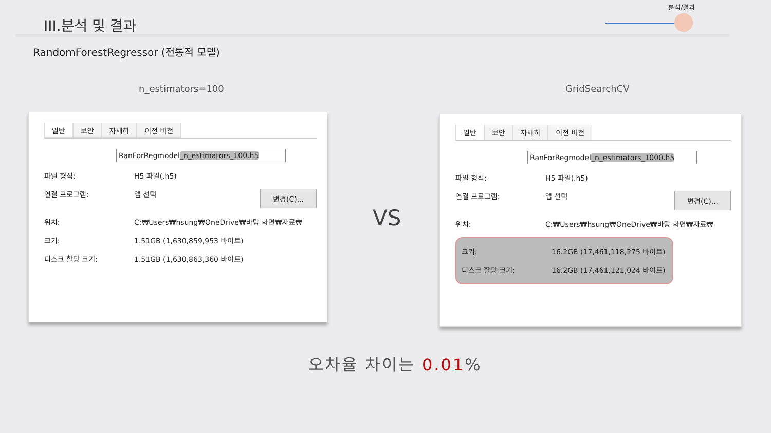III.분석 및 결과
분석/결과
RandomForestRegressor (전통적 모델)
n_estimators=100 GridSearchCV
일반 보안 자세히 이전 버전
RanForRegmodel_n_estimators_100.h5
파일 형식: H5 파일(.h5)
연결 프로그램: 앱 선택 변경(C)...
위치: C:₩Users₩hsung₩OneDrive₩바탕 화면₩자료₩
크기: 1.51GB (1,630,859,953 바이트)
디스크 할당 크기: 1.51GB (1,630,863,360 바이트)
VS
일반 보안 자세히 이전 버전
RanForRegmodel_n_estimators_1000.h5
파일 형식: H5 파일(.h5)
연결 프로그램: 앱 선택 변경(C)...
위치: C:₩Users₩hsung₩OneDrive₩바탕 화면₩자료₩
크기: 16.2GB (17,461,118,275 바이트)
디스크 할당 크기: 16.2GB (17,461,121,024 바이트)
오차율 차이는 0.01%